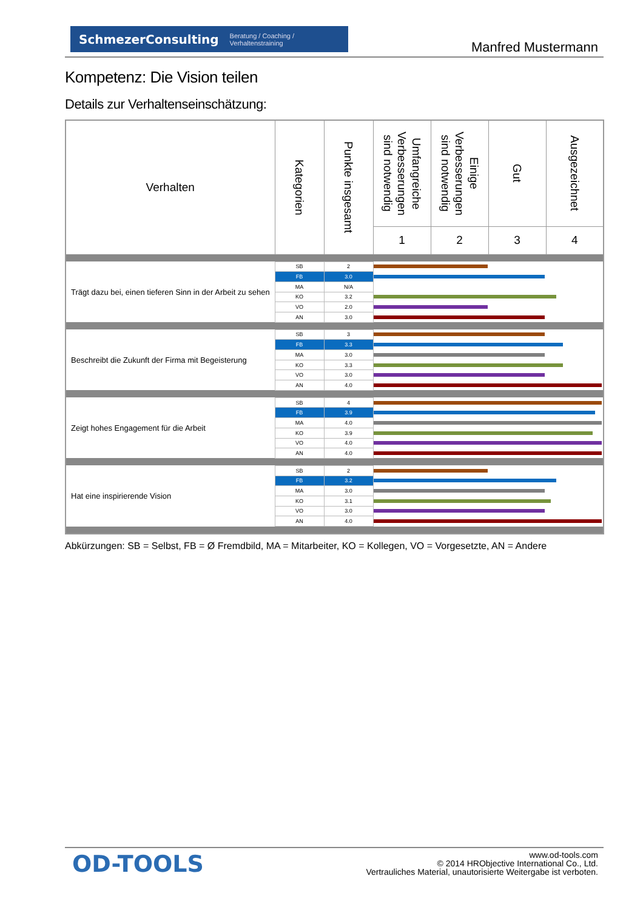SchmezerConsulting Beratung / Coaching / Verhaltenstraining
Manfred Mustermann
Kompetenz: Die Vision teilen
Details zur Verhaltenseinschätzung:
| Verhalten | Kategorien | Punkte insgesamt | Umfangreiche Verbesserungen sind notwendig | Einige Verbesserungen sind notwendig | Gut | Ausgezeichnet |
| --- | --- | --- | --- | --- | --- | --- |
| | | | 1 | 2 | 3 | 4 |
| Trägt dazu bei, einen tieferen Sinn in der Arbeit zu sehen | SB | 2 | | | | |
| | FB | 3.0 | | | | |
| | MA | N/A | | | | |
| | KO | 3.2 | | | | |
| | VO | 2.0 | | | | |
| | AN | 3.0 | | | | |
| Beschreibt die Zukunft der Firma mit Begeisterung | SB | 3 | | | | |
| | FB | 3.3 | | | | |
| | MA | 3.0 | | | | |
| | KO | 3.3 | | | | |
| | VO | 3.0 | | | | |
| | AN | 4.0 | | | | |
| Zeigt hohes Engagement für die Arbeit | SB | 4 | | | | |
| | FB | 3.9 | | | | |
| | MA | 4.0 | | | | |
| | KO | 3.9 | | | | |
| | VO | 4.0 | | | | |
| | AN | 4.0 | | | | |
| Hat eine inspirierende Vision | SB | 2 | | | | |
| | FB | 3.2 | | | | |
| | MA | 3.0 | | | | |
| | KO | 3.1 | | | | |
| | VO | 3.0 | | | | |
| | AN | 4.0 | | | | |
Abkürzungen: SB = Selbst, FB = Ø Fremdbild, MA = Mitarbeiter, KO = Kollegen, VO = Vorgesetzte, AN = Andere
OD-TOOLS
www.od-tools.com
© 2014 HRObjective International Co., Ltd.
Vertrauliches Material, unautorisierte Weitergabe ist verboten.